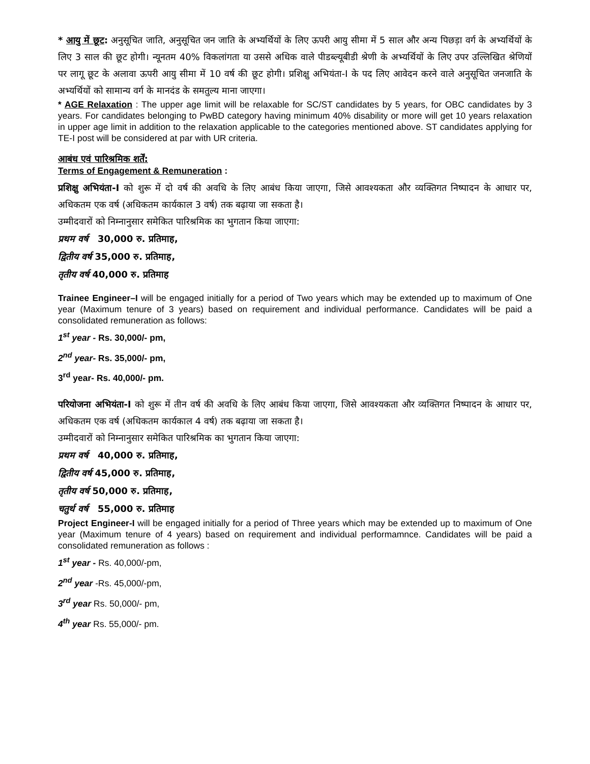* आयु में छूट: अनुसूचित जाति, अनुसूचित जन जाति के अभ्यर्थियों के लिए ऊपरी आयु सीमा में 5 साल और अन्य पिछड़ा वर्ग के अभ्यर्थियों के लिए 3 साल की छूट होगी। न्यूनतम 40% विकलांगता या उससे अधिक वाले पीडब्ल्यूबीडी श्रेणी के अभ्यर्थियों के लिए उपर उल्लिखित श्रेणियों पर लागू छूट के अलावा ऊपरी आयु सीमा में 10 वर्ष की छूट होगी। प्रशिक्षु अभियंता-I के पद लिए आवेदन करने वाले अनुसूचित जनजाति के अभ्यर्थियों को सामान्य वर्ग के मानदंड के समतुल्य माना जाएगा।
* AGE Relaxation : The upper age limit will be relaxable for SC/ST candidates by 5 years, for OBC candidates by 3 years. For candidates belonging to PwBD category having minimum 40% disability or more will get 10 years relaxation in upper age limit in addition to the relaxation applicable to the categories mentioned above. ST candidates applying for TE-I post will be considered at par with UR criteria.
आबंध एवं पारिश्रमिक शर्तें:
Terms of Engagement & Remuneration :
प्रशिक्षु अभियंता-I को शुरू में दो वर्ष की अवधि के लिए आबंध किया जाएगा, जिसे आवश्यकता और व्यक्तिगत निष्पादन के आधार पर, अधिकतम एक वर्ष (अधिकतम कार्यकाल 3 वर्ष) तक बढ़ाया जा सकता है।
उम्मीदवारों को निम्नानुसार समेकित पारिश्रमिक का भुगतान किया जाएगा:
प्रथम वर्ष 30,000 रु. प्रतिमाह,
द्वितीय वर्ष 35,000 रु. प्रतिमाह,
तृतीय वर्ष 40,000 रु. प्रतिमाह
Trainee Engineer–I will be engaged initially for a period of Two years which may be extended up to maximum of One year (Maximum tenure of 3 years) based on requirement and individual performance. Candidates will be paid a consolidated remuneration as follows:
1<sup>st</sup> year - Rs. 30,000/- pm,
2<sup>nd</sup> year- Rs. 35,000/- pm,
3<sup>rd</sup> year- Rs. 40,000/- pm.
परियोजना अभियंता-I को शुरू में तीन वर्ष की अवधि के लिए आबंध किया जाएगा, जिसे आवश्यकता और व्यक्तिगत निष्पादन के आधार पर, अधिकतम एक वर्ष (अधिकतम कार्यकाल 4 वर्ष) तक बढ़ाया जा सकता है।
उम्मीदवारों को निम्नानुसार समेकित पारिश्रमिक का भुगतान किया जाएगा:
प्रथम वर्ष 40,000 रु. प्रतिमाह,
द्वितीय वर्ष 45,000 रु. प्रतिमाह,
तृतीय वर्ष 50,000 रु. प्रतिमाह,
चतुर्थ वर्ष 55,000 रु. प्रतिमाह
Project Engineer-I will be engaged initially for a period of Three years which may be extended up to maximum of One year (Maximum tenure of 4 years) based on requirement and individual performamnce. Candidates will be paid a consolidated remuneration as follows :
1<sup>st</sup> year - Rs. 40,000/-pm,
2<sup>nd</sup> year -Rs. 45,000/-pm,
3<sup>rd</sup> year Rs. 50,000/- pm,
4<sup>th</sup> year Rs. 55,000/- pm.